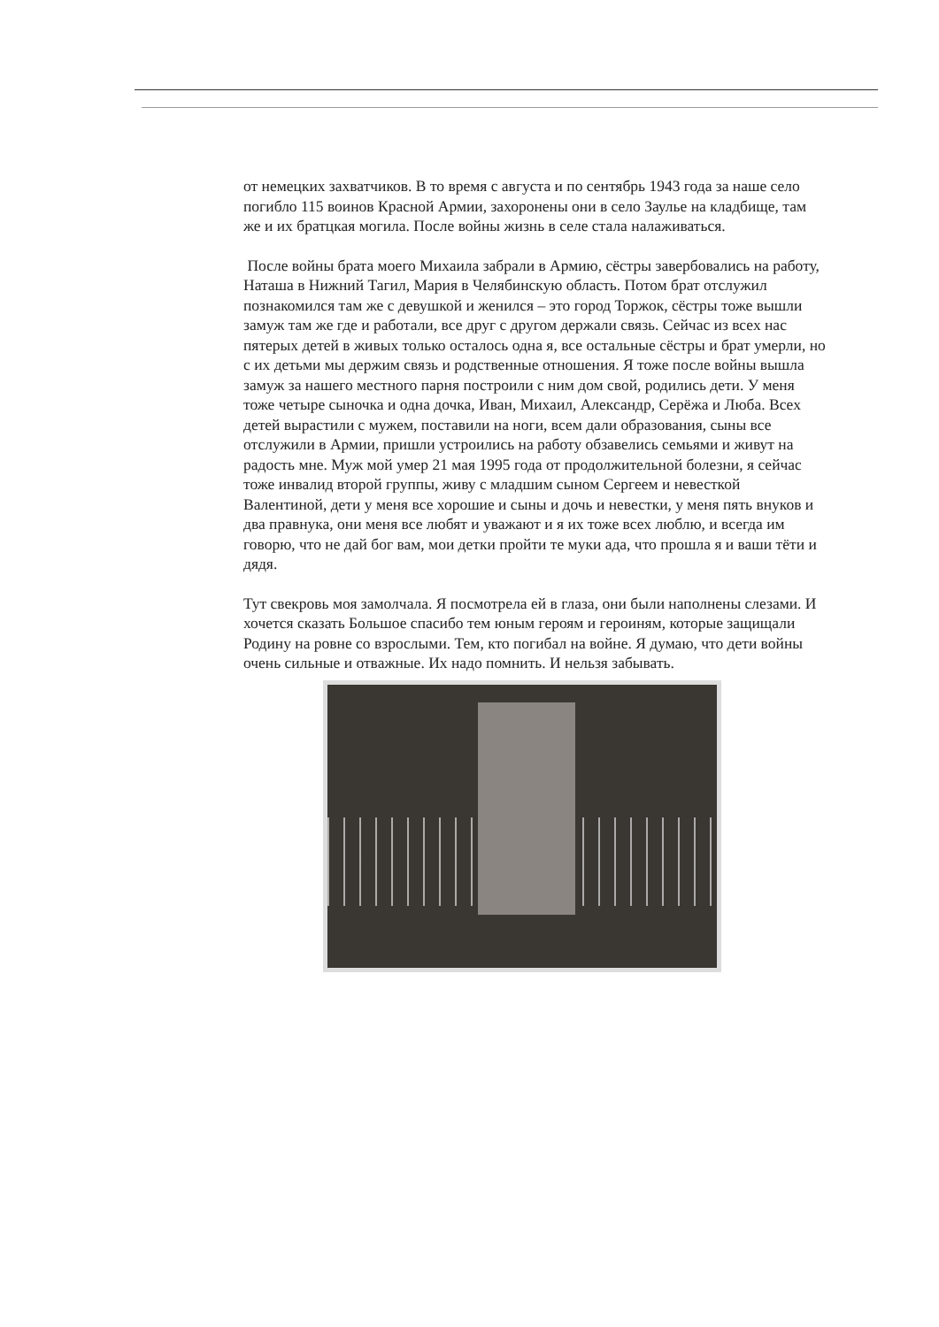от немецких захватчиков. В то время с августа и по сентябрь 1943 года за наше село погибло 115 воинов Красной Армии, захоронены они в село Заулье на кладбище, там же и их братцкая могила. После войны жизнь в селе стала налаживаться.
После войны брата моего Михаила забрали в Армию, сёстры завербовались на работу, Наташа в Нижний Тагил, Мария в Челябинскую область. Потом брат отслужил познакомился там же с девушкой и женился – это город Торжок, сёстры тоже вышли замуж там же где и работали, все друг с другом держали связь. Сейчас из всех нас пятерых детей в живых только осталось одна я, все остальные сёстры и брат умерли, но с их детьми мы держим связь и родственные отношения. Я тоже после войны вышла замуж за нашего местного парня построили с ним дом свой, родились дети. У меня тоже четыре сыночка и одна дочка, Иван, Михаил, Александр, Серёжа и Люба. Всех детей вырастили с мужем, поставили на ноги, всем дали образования, сыны все отслужили в Армии, пришли устроились на работу обзавелись семьями и живут на радость мне. Муж мой умер 21 мая 1995 года от продолжительной болезни, я сейчас тоже инвалид второй группы, живу с младшим сыном Сергеем и невесткой Валентиной, дети у меня все хорошие и сыны и дочь и невестки, у меня пять внуков и два правнука, они меня все любят и уважают и я их тоже всех люблю, и всегда им говорю, что не дай бог вам, мои детки пройти те муки ада, что прошла я и ваши тёти и дядя.
Тут свекровь моя замолчала. Я посмотрела ей в глаза, они были наполнены слезами. И хочется сказать Большое спасибо тем юным героям и героиням, которые защищали Родину на ровне со взрослыми. Тем, кто погибал на войне. Я думаю, что дети войны очень сильные и отважные. Их надо помнить. И нельзя забывать.